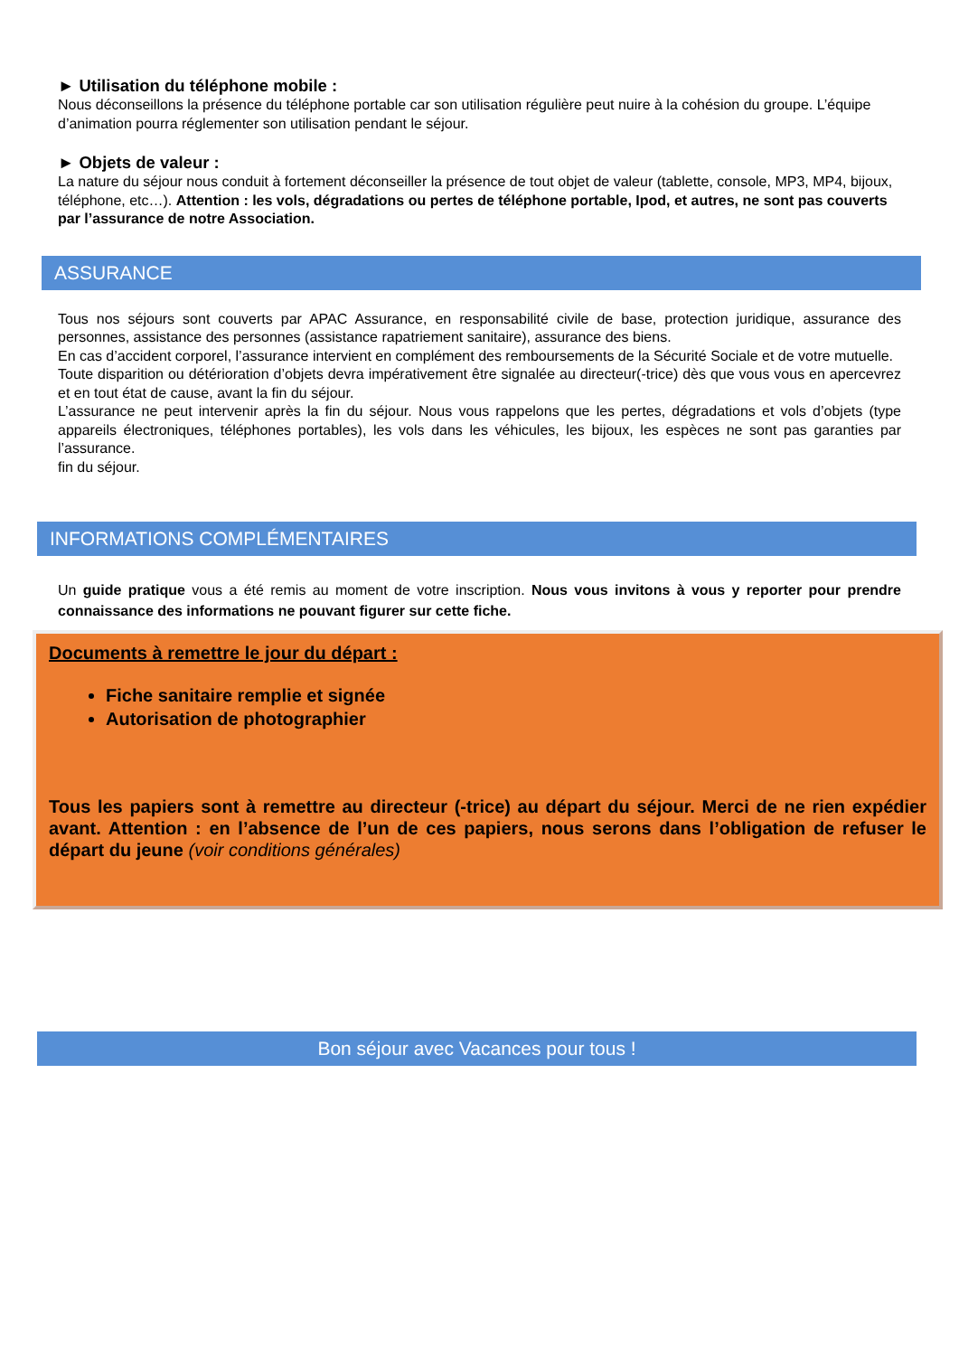► Utilisation du téléphone mobile :
Nous déconseillons la présence du téléphone portable car son utilisation régulière peut nuire à la cohésion du groupe. L’équipe d’animation pourra réglementer son utilisation pendant le séjour.
► Objets de valeur :
La nature du séjour nous conduit à fortement déconseiller la présence de tout objet de valeur (tablette, console, MP3, MP4, bijoux, téléphone, etc…). Attention : les vols, dégradations ou pertes de téléphone portable, Ipod, et autres, ne sont pas couverts par l’assurance de notre Association.
ASSURANCE
Tous nos séjours sont couverts par APAC Assurance, en responsabilité civile de base, protection juridique, assurance des personnes, assistance des personnes (assistance rapatriement sanitaire), assurance des biens.
En cas d’accident corporel, l’assurance intervient en complément des remboursements de la Sécurité Sociale et de votre mutuelle.
Toute disparition ou détérioration d’objets devra impérativement être signalée au directeur(-trice) dès que vous vous en apercevrez et en tout état de cause, avant la fin du séjour.
L’assurance ne peut intervenir après la fin du séjour. Nous vous rappelons que les pertes, dégradations et vols d’objets (type appareils électroniques, téléphones portables), les vols dans les véhicules, les bijoux, les espèces ne sont pas garanties par l’assurance.
fin du séjour.
INFORMATIONS COMPLÉMENTAIRES
Un guide pratique vous a été remis au moment de votre inscription. Nous vous invitons à vous y reporter pour prendre connaissance des informations ne pouvant figurer sur cette fiche.
Documents à remettre le jour du départ :
Fiche sanitaire remplie et signée
Autorisation de photographier
Tous les papiers sont à remettre au directeur (-trice) au départ du séjour. Merci de ne rien expédier avant. Attention : en l’absence de l’un de ces papiers, nous serons dans l’obligation de refuser le départ du jeune (voir conditions générales)
Bon séjour avec Vacances pour tous !